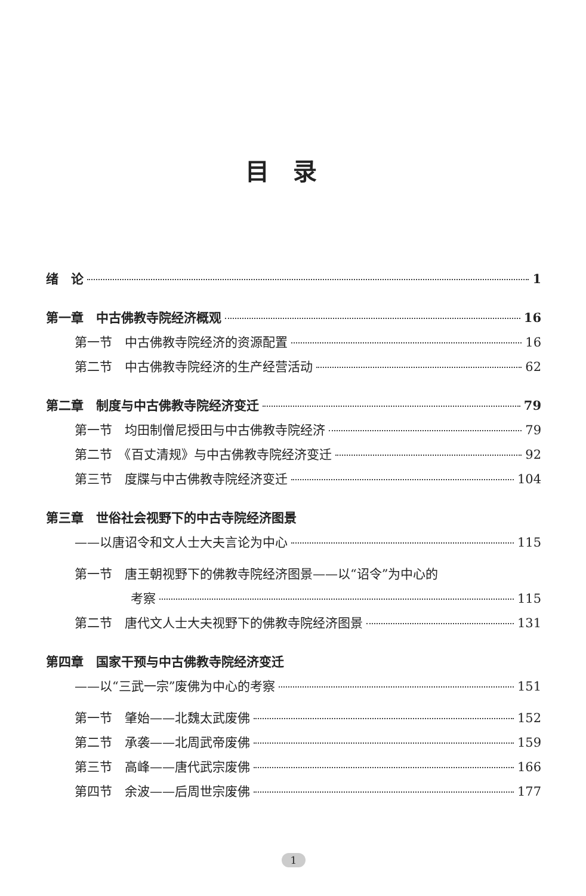目录
绪　论 1
第一章　中古佛教寺院经济概观 16
第一节　中古佛教寺院经济的资源配置 16
第二节　中古佛教寺院经济的生产经营活动 62
第二章　制度与中古佛教寺院经济变迁 79
第一节　均田制僧尼授田与中古佛教寺院经济 79
第二节　《百丈清规》与中古佛教寺院经济变迁 92
第三节　度牒与中古佛教寺院经济变迁 104
第三章　世俗社会视野下的中古寺院经济图景
——以唐诏令和文人士大夫言论为中心 115
第一节　唐王朝视野下的佛教寺院经济图景——以“诏令”为中心的
考察 115
第二节　唐代文人士大夫视野下的佛教寺院经济图景 131
第四章　国家干预与中古佛教寺院经济变迁
——以“三武一宗”废佛为中心的考察 151
第一节　肇始——北魏太武废佛 152
第二节　承袭——北周武帝废佛 159
第三节　高峰——唐代武宗废佛 166
第四节　余波——后周世宗废佛 177
1